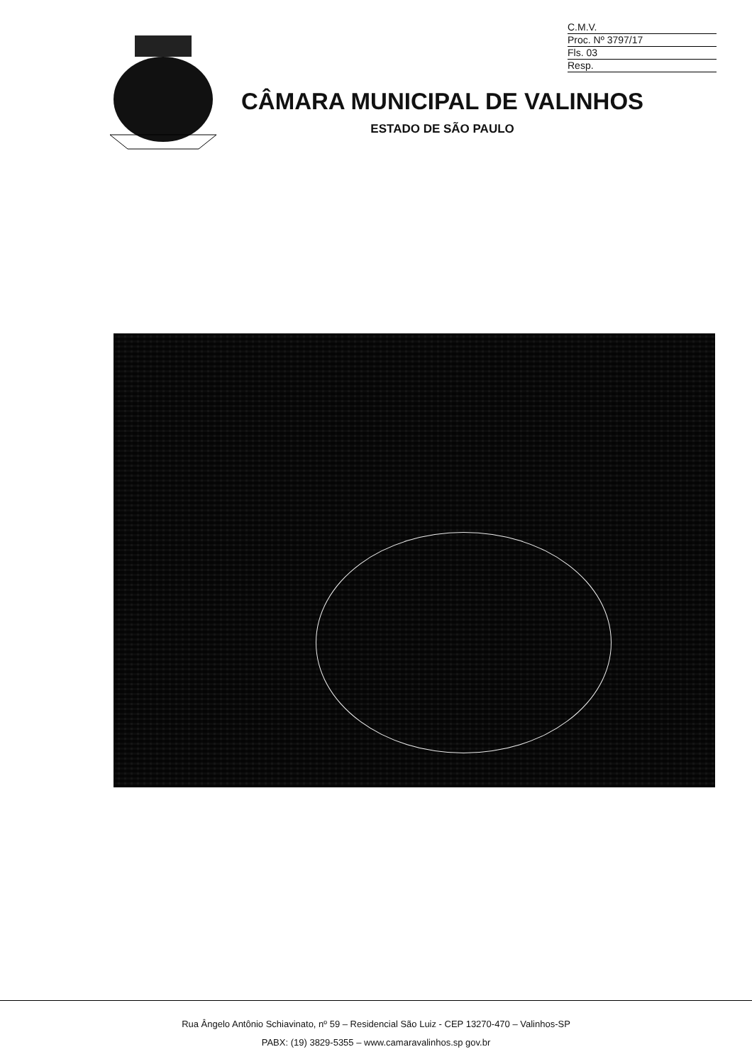C.M.V.
Proc. Nº 3797/17
Fls. 03
Resp.
CÂMARA MUNICIPAL DE VALINHOS
ESTADO DE SÃO PAULO
Rua Ângelo Antônio Schiavinato, nº 59 – Residencial São Luiz - CEP 13270-470 – Valinhos-SP
PABX: (19) 3829-5355 – www.camaravalinhos.sp gov.br